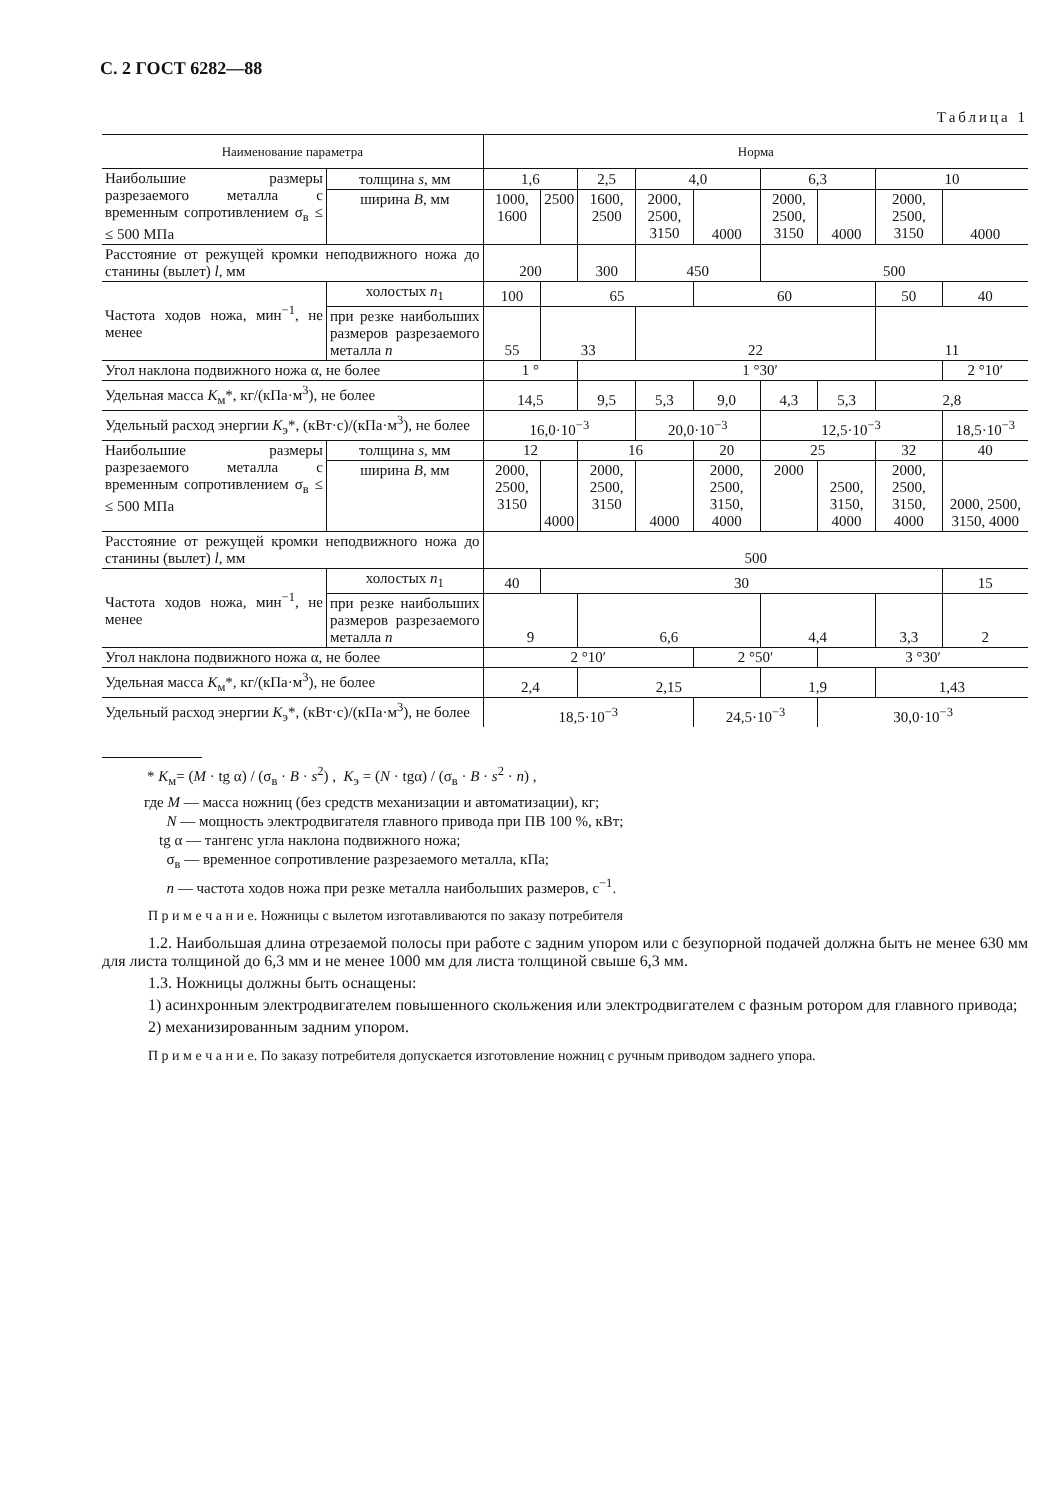С. 2 ГОСТ 6282—88
Таблица 1
| Наименование параметра | | Норма | | | | | | | | |
| --- | --- | --- | --- | --- | --- | --- | --- | --- | --- | --- |
| Наибольшие размеры разрезаемого металла с временным сопротивлением σ<sub>в</sub> ≤ ≤ 500 МПа | толщина s , мм | 1,6 | | 2,5 | 4,0 | | 6,3 | | 10 | |
| | ширина B , мм | 1000, 1600 | 2500 | 1600, 2500 | 2000, 2500, 3150 | 4000 | 2000, 2500, 3150 | 4000 | 2000, 2500, 3150 | 4000 |
| Расстояние от режущей кромки неподвижного ножа до станины (вылет) l , мм | | 200 | | 300 | 450 | | 500 | | | |
| Частота ходов ножа, мин<sup>−1</sup>, не менее | холостых n<sub>1</sub> | 100 | 65 | | | 60 | | | 50 | 40 |
| | при резке наибольших размеров разрезаемого металла n | 55 | 33 | | 22 | | | | 11 | |
| Угол наклона подвижного ножа α, не более | | 1 ° | | 1 °30′ | | | | | | 2 °10′ |
| Удельная масса K<sub>м</sub>*, кг/(кПа·м<sup>3</sup>), не более | | 14,5 | | 9,5 | 5,3 | 9,0 | 4,3 | 5,3 | 2,8 | |
| Удельный расход энергии K<sub>э</sub>*, (кВт·с)/(кПа·м<sup>3</sup>), не более | | 16,0·10<sup>−3</sup> | | | 20,0·10<sup>−3</sup> | | 12,5·10<sup>−3</sup> | | | 18,5·10<sup>−3</sup> |
| Наибольшие размеры разрезаемого металла с временным сопротивлением σ<sub>в</sub> ≤ ≤ 500 МПа | толщина s , мм | 12 | | 16 | | 20 | 25 | | 32 | 40 |
| | ширина B , мм | 2000, 2500, 3150 | 4000 | 2000, 2500, 3150 | 4000 | 2000, 2500, 3150, 4000 | 2000 | 2500, 3150, 4000 | 2000, 2500, 3150, 4000 | 2000, 2500, 3150, 4000 |
| Расстояние от режущей кромки неподвижного ножа до станины (вылет) l , мм | | 500 | | | | | | | | |
| Частота ходов ножа, мин<sup>−1</sup>, не менее | холостых n<sub>1</sub> | 40 | 30 | | | | | | | 15 |
| | при резке наибольших размеров разрезаемого металла n | 9 | | 6,6 | | | 4,4 | | 3,3 | 2 |
| Угол наклона подвижного ножа α, не более | | 2 °10′ | | | | 2 °50′ | | 3 °30′ | | |
| Удельная масса K<sub>м</sub>*, кг/(кПа·м<sup>3</sup>), не более | | 2,4 | | 2,15 | | | 1,9 | | 1,43 | |
| Удельный расход энергии K<sub>э</sub>*, (кВт·с)/(кПа·м<sup>3</sup>), не более | | 18,5·10<sup>−3</sup> | | | | 24,5·10<sup>−3</sup> | | 30,0·10<sup>−3</sup> | | |
* K<sub>м</sub>= (M · tg α) / (σ<sub>в</sub> · B · s<sup>2</sup>) , K<sub>э</sub> = (N · tgα) / (σ<sub>в</sub> · B · s<sup>2</sup> · n) ,
где M — масса ножниц (без средств механизации и автоматизации), кг;
N — мощность электродвигателя главного привода при ПВ 100 %, кВт;
tg α — тангенс угла наклона подвижного ножа;
σ<sub>в</sub> — временное сопротивление разрезаемого металла, кПа;
n — частота ходов ножа при резке металла наибольших размеров, с<sup>−1</sup>.
П р и м е ч а н и е. Ножницы с вылетом изготавливаются по заказу потребителя
1.2. Наибольшая длина отрезаемой полосы при работе с задним упором или с безупорной подачей должна быть не менее 630 мм для листа толщиной до 6,3 мм и не менее 1000 мм для листа толщиной свыше 6,3 мм.
1.3. Ножницы должны быть оснащены:
1) асинхронным электродвигателем повышенного скольжения или электродвигателем с фазным ротором для главного привода;
2) механизированным задним упором.
П р и м е ч а н и е. По заказу потребителя допускается изготовление ножниц с ручным приводом заднего упора.